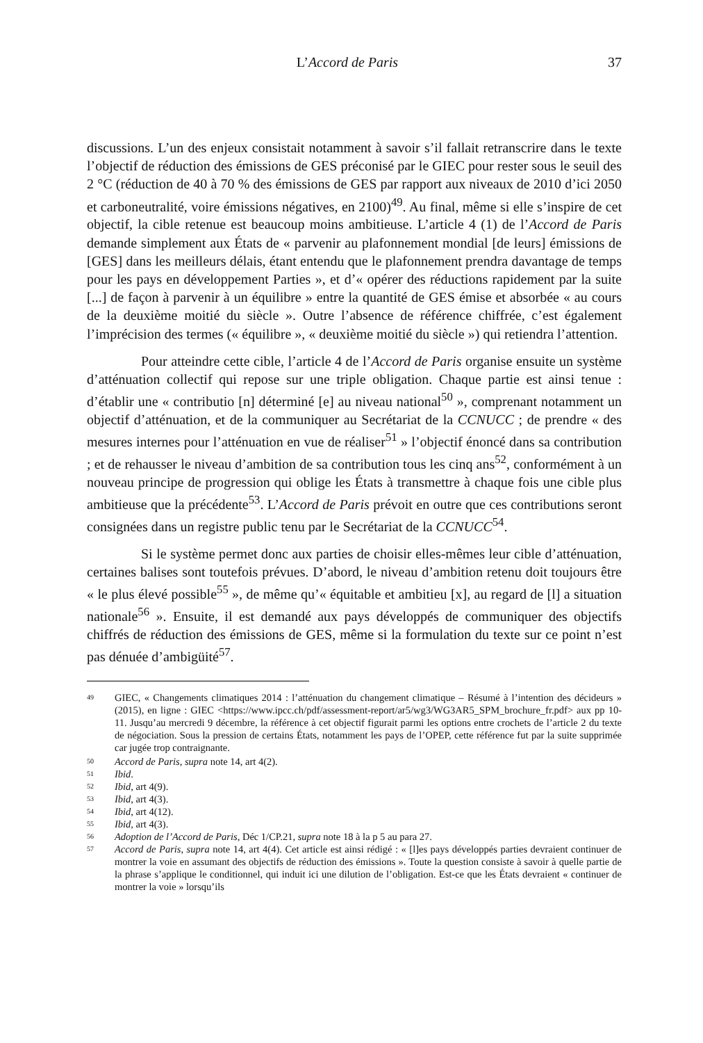L’Accord de Paris 37
discussions. L’un des enjeux consistait notamment à savoir s’il fallait retranscrire dans le texte l’objectif de réduction des émissions de GES préconisé par le GIEC pour rester sous le seuil des 2 °C (réduction de 40 à 70 % des émissions de GES par rapport aux niveaux de 2010 d’ici 2050 et carboneutralité, voire émissions négatives, en 2100)<sup>49</sup>. Au final, même si elle s’inspire de cet objectif, la cible retenue est beaucoup moins ambitieuse. L’article 4 (1) de l’Accord de Paris demande simplement aux États de « parvenir au plafonnement mondial [de leurs] émissions de [GES] dans les meilleurs délais, étant entendu que le plafonnement prendra davantage de temps pour les pays en développement Parties », et d’« opérer des réductions rapidement par la suite [...] de façon à parvenir à un équilibre » entre la quantité de GES émise et absorbée « au cours de la deuxième moitié du siècle ». Outre l’absence de référence chiffrée, c’est également l’imprécision des termes (« équilibre », « deuxième moitié du siècle ») qui retiendra l’attention.
Pour atteindre cette cible, l’article 4 de l’Accord de Paris organise ensuite un système d’atténuation collectif qui repose sur une triple obligation. Chaque partie est ainsi tenue : d’établir une « contributio [n] déterminé [e] au niveau national<sup>50</sup> », comprenant notamment un objectif d’atténuation, et de la communiquer au Secrétariat de la CCNUCC ; de prendre « des mesures internes pour l’atténuation en vue de réaliser<sup>51</sup> » l’objectif énoncé dans sa contribution ; et de rehausser le niveau d’ambition de sa contribution tous les cinq ans<sup>52</sup>, conformément à un nouveau principe de progression qui oblige les États à transmettre à chaque fois une cible plus ambitieuse que la précédente<sup>53</sup>. L’Accord de Paris prévoit en outre que ces contributions seront consignées dans un registre public tenu par le Secrétariat de la CCNUCC<sup>54</sup>.
Si le système permet donc aux parties de choisir elles-mêmes leur cible d’atténuation, certaines balises sont toutefois prévues. D’abord, le niveau d’ambition retenu doit toujours être « le plus élevé possible<sup>55</sup> », de même qu’« équitable et ambitieu [x], au regard de [l] a situation nationale<sup>56</sup> ». Ensuite, il est demandé aux pays développés de communiquer des objectifs chiffrés de réduction des émissions de GES, même si la formulation du texte sur ce point n’est pas dénuée d’ambigüité<sup>57</sup>.
49 GIEC, « Changements climatiques 2014 : l’atténuation du changement climatique – Résumé à l’intention des décideurs » (2015), en ligne : GIEC <https://www.ipcc.ch/pdf/assessment-report/ar5/wg3/WG3AR5_SPM_brochure_fr.pdf> aux pp 10-11. Jusqu’au mercredi 9 décembre, la référence à cet objectif figurait parmi les options entre crochets de l’article 2 du texte de négociation. Sous la pression de certains États, notamment les pays de l’OPEP, cette référence fut par la suite supprimée car jugée trop contraignante.
50 Accord de Paris, supra note 14, art 4(2).
51 Ibid.
52 Ibid, art 4(9).
53 Ibid, art 4(3).
54 Ibid, art 4(12).
55 Ibid, art 4(3).
56 Adoption de l’Accord de Paris, Déc 1/CP.21, supra note 18 à la p 5 au para 27.
57 Accord de Paris, supra note 14, art 4(4). Cet article est ainsi rédigé : « [l]es pays développés parties devraient continuer de montrer la voie en assumant des objectifs de réduction des émissions ». Toute la question consiste à savoir à quelle partie de la phrase s’applique le conditionnel, qui induit ici une dilution de l’obligation. Est-ce que les États devraient « continuer de montrer la voie » lorsqu’ils